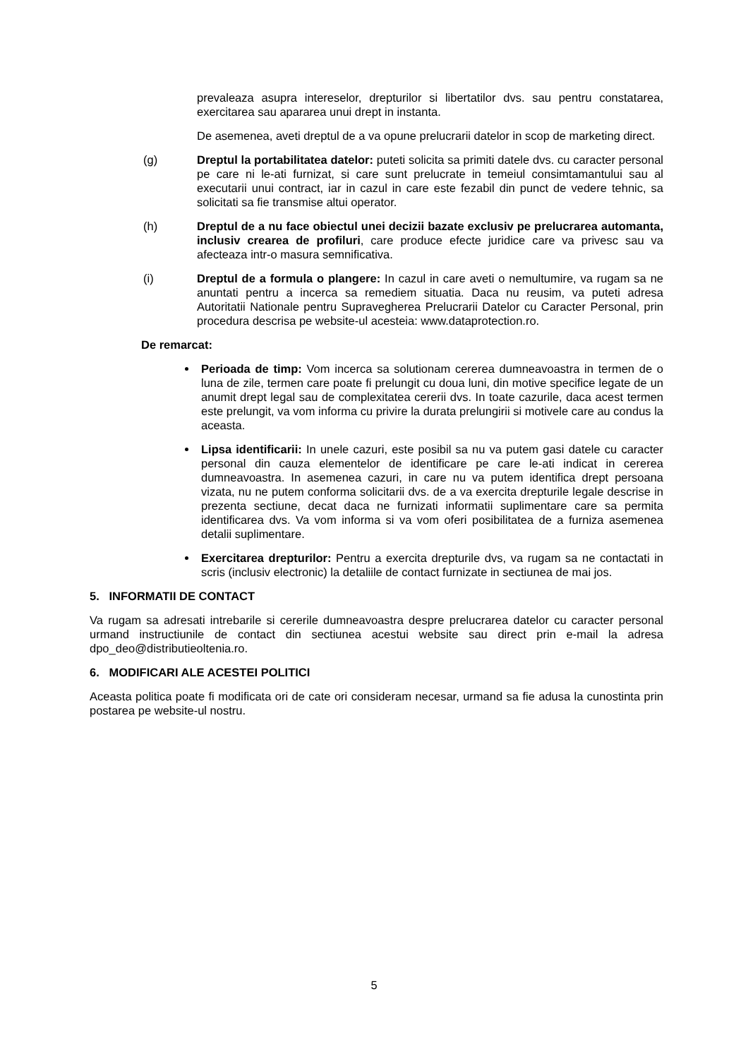prevaleaza asupra intereselor, drepturilor si libertatilor dvs. sau pentru constatarea, exercitarea sau apararea unui drept in instanta.
De asemenea, aveti dreptul de a va opune prelucrarii datelor in scop de marketing direct.
(g) Dreptul la portabilitatea datelor: puteti solicita sa primiti datele dvs. cu caracter personal pe care ni le-ati furnizat, si care sunt prelucrate in temeiul consimtamantului sau al executarii unui contract, iar in cazul in care este fezabil din punct de vedere tehnic, sa solicitati sa fie transmise altui operator.
(h) Dreptul de a nu face obiectul unei decizii bazate exclusiv pe prelucrarea automanta, inclusiv crearea de profiluri, care produce efecte juridice care va privesc sau va afecteaza intr-o masura semnificativa.
(i) Dreptul de a formula o plangere: In cazul in care aveti o nemultumire, va rugam sa ne anuntati pentru a incerca sa remediem situatia. Daca nu reusim, va puteti adresa Autoritatii Nationale pentru Supravegherea Prelucrarii Datelor cu Caracter Personal, prin procedura descrisa pe website-ul acesteia: www.dataprotection.ro.
De remarcat:
Perioada de timp: Vom incerca sa solutionam cererea dumneavoastra in termen de o luna de zile, termen care poate fi prelungit cu doua luni, din motive specifice legate de un anumit drept legal sau de complexitatea cererii dvs. In toate cazurile, daca acest termen este prelungit, va vom informa cu privire la durata prelungirii si motivele care au condus la aceasta.
Lipsa identificarii: In unele cazuri, este posibil sa nu va putem gasi datele cu caracter personal din cauza elementelor de identificare pe care le-ati indicat in cererea dumneavoastra. In asemenea cazuri, in care nu va putem identifica drept persoana vizata, nu ne putem conforma solicitarii dvs. de a va exercita drepturile legale descrise in prezenta sectiune, decat daca ne furnizati informatii suplimentare care sa permita identificarea dvs. Va vom informa si va vom oferi posibilitatea de a furniza asemenea detalii suplimentare.
Exercitarea drepturilor: Pentru a exercita drepturile dvs, va rugam sa ne contactati in scris (inclusiv electronic) la detaliile de contact furnizate in sectiunea de mai jos.
5. INFORMATII DE CONTACT
Va rugam sa adresati intrebarile si cererile dumneavoastra despre prelucrarea datelor cu caracter personal urmand instructiunile de contact din sectiunea acestui website sau direct prin e-mail la adresa dpo_deo@distributieoltenia.ro.
6. MODIFICARI ALE ACESTEI POLITICI
Aceasta politica poate fi modificata ori de cate ori consideram necesar, urmand sa fie adusa la cunostinta prin postarea pe website-ul nostru.
5